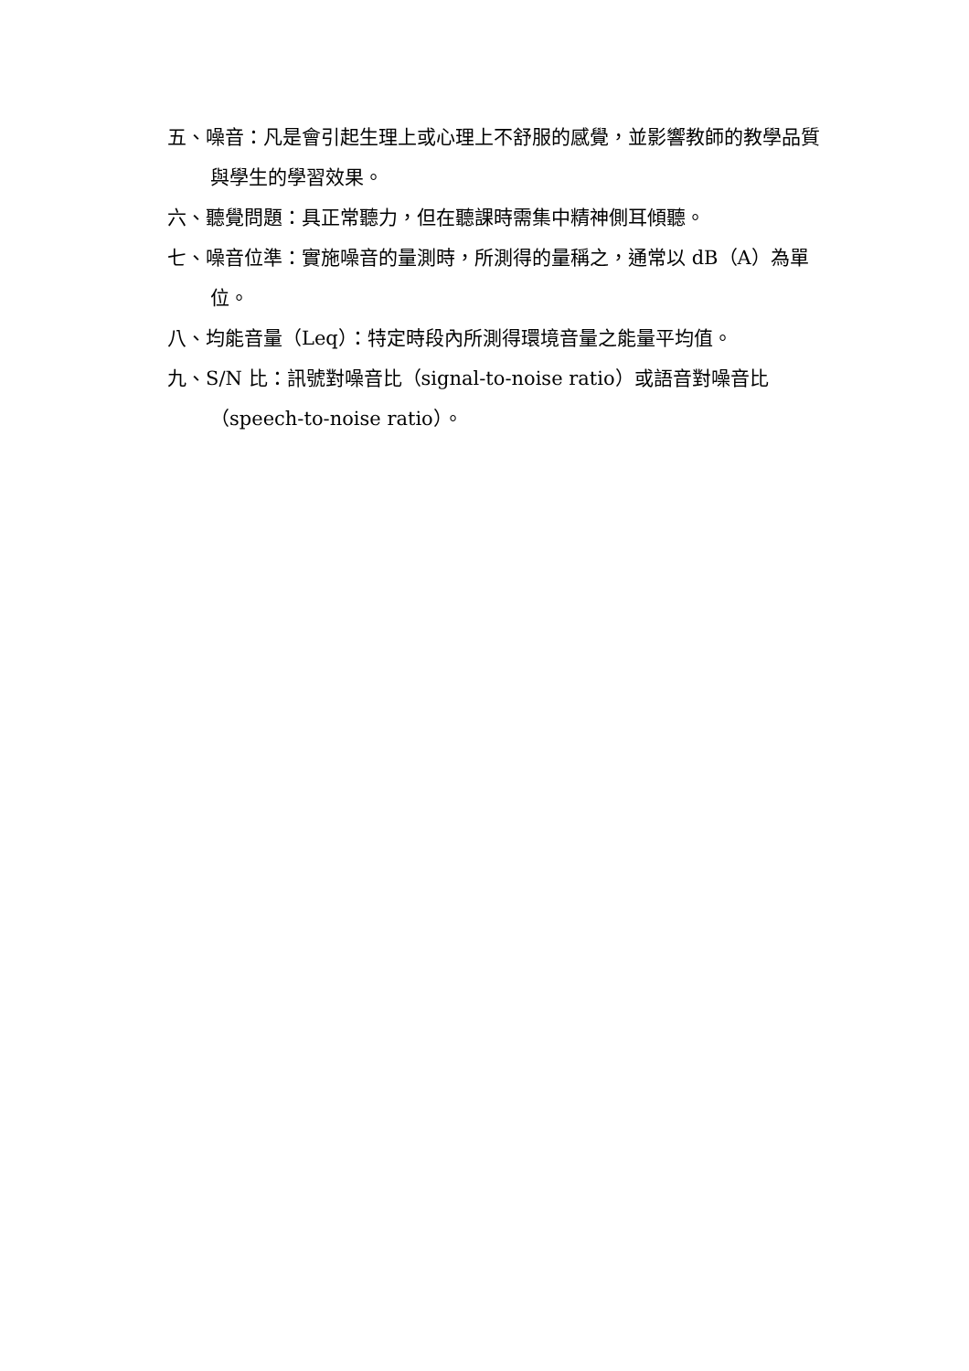五、噪音：凡是會引起生理上或心理上不舒服的感覺，並影響教師的教學品質與學生的學習效果。
六、聽覺問題：具正常聽力，但在聽課時需集中精神側耳傾聽。
七、噪音位準：實施噪音的量測時，所測得的量稱之，通常以 dB（A）為單位。
八、均能音量（Leq）：特定時段內所測得環境音量之能量平均值。
九、S/N 比：訊號對噪音比（signal-to-noise ratio）或語音對噪音比（speech-to-noise ratio）。